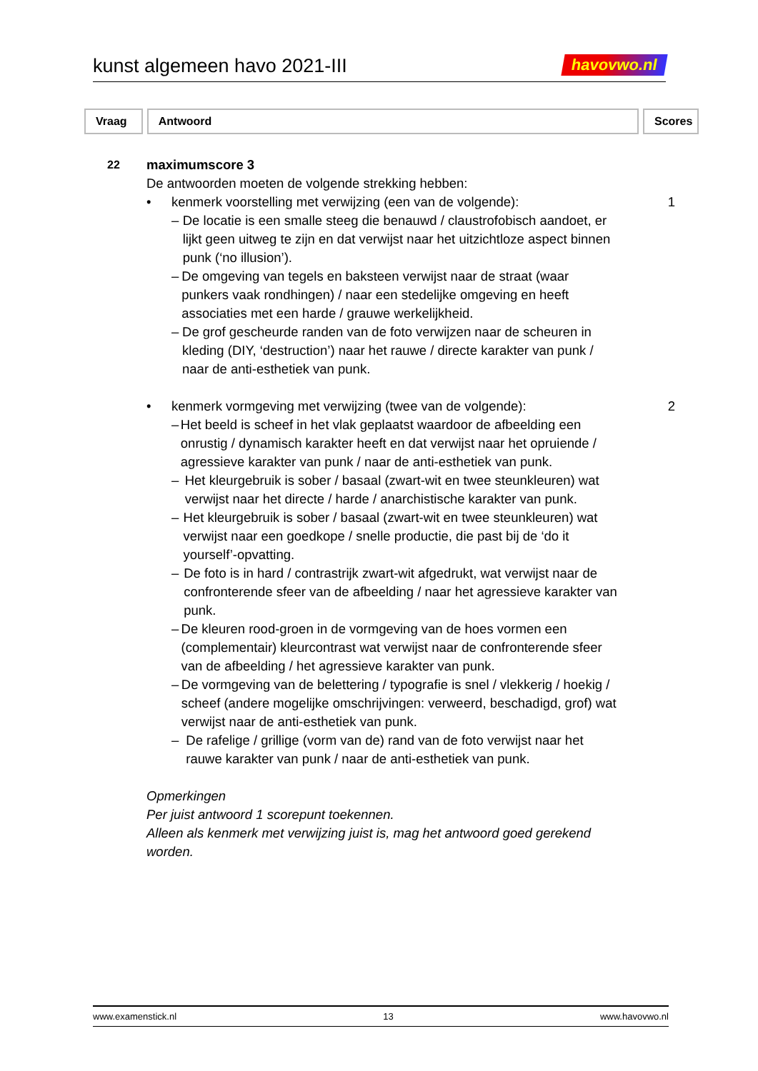kunst algemeen havo 2021-III
havovwo.nl
Vraag Antwoord Scores
22
maximumscore 3
De antwoorden moeten de volgende strekking hebben:
• kenmerk voorstelling met verwijzing (een van de volgende):
– De locatie is een smalle steeg die benauwd / claustrofobisch aandoet, er lijkt geen uitweg te zijn en dat verwijst naar het uitzichtloze aspect binnen punk (‘no illusion’).
– De omgeving van tegels en baksteen verwijst naar de straat (waar punkers vaak rondhingen) / naar een stedelijke omgeving en heeft associaties met een harde / grauwe werkelijkheid.
– De grof gescheurde randen van de foto verwijzen naar de scheuren in kleding (DIY, ‘destruction’) naar het rauwe / directe karakter van punk / naar de anti-esthetiek van punk.
• kenmerk vormgeving met verwijzing (twee van de volgende):
– Het beeld is scheef in het vlak geplaatst waardoor de afbeelding een onrustig / dynamisch karakter heeft en dat verwijst naar het opruiende / agressieve karakter van punk / naar de anti-esthetiek van punk.
– Het kleurgebruik is sober / basaal (zwart-wit en twee steunkleuren) wat verwijst naar het directe / harde / anarchistische karakter van punk.
– Het kleurgebruik is sober / basaal (zwart-wit en twee steunkleuren) wat verwijst naar een goedkope / snelle productie, die past bij de ‘do it yourself’-opvatting.
– De foto is in hard / contrastrijk zwart-wit afgedrukt, wat verwijst naar de confronterende sfeer van de afbeelding / naar het agressieve karakter van punk.
– De kleuren rood-groen in de vormgeving van de hoes vormen een (complementair) kleurcontrast wat verwijst naar de confronterende sfeer van de afbeelding / het agressieve karakter van punk.
– De vormgeving van de belettering / typografie is snel / vlekkerig / hoekig / scheef (andere mogelijke omschrijvingen: verweerd, beschadigd, grof) wat verwijst naar de anti-esthetiek van punk.
– De rafelige / grillige (vorm van de) rand van de foto verwijst naar het rauwe karakter van punk / naar de anti-esthetiek van punk.
Opmerkingen
Per juist antwoord 1 scorepunt toekennen.
Alleen als kenmerk met verwijzing juist is, mag het antwoord goed gerekend worden.
1
2
www.examenstick.nl 13 www.havovwo.nl